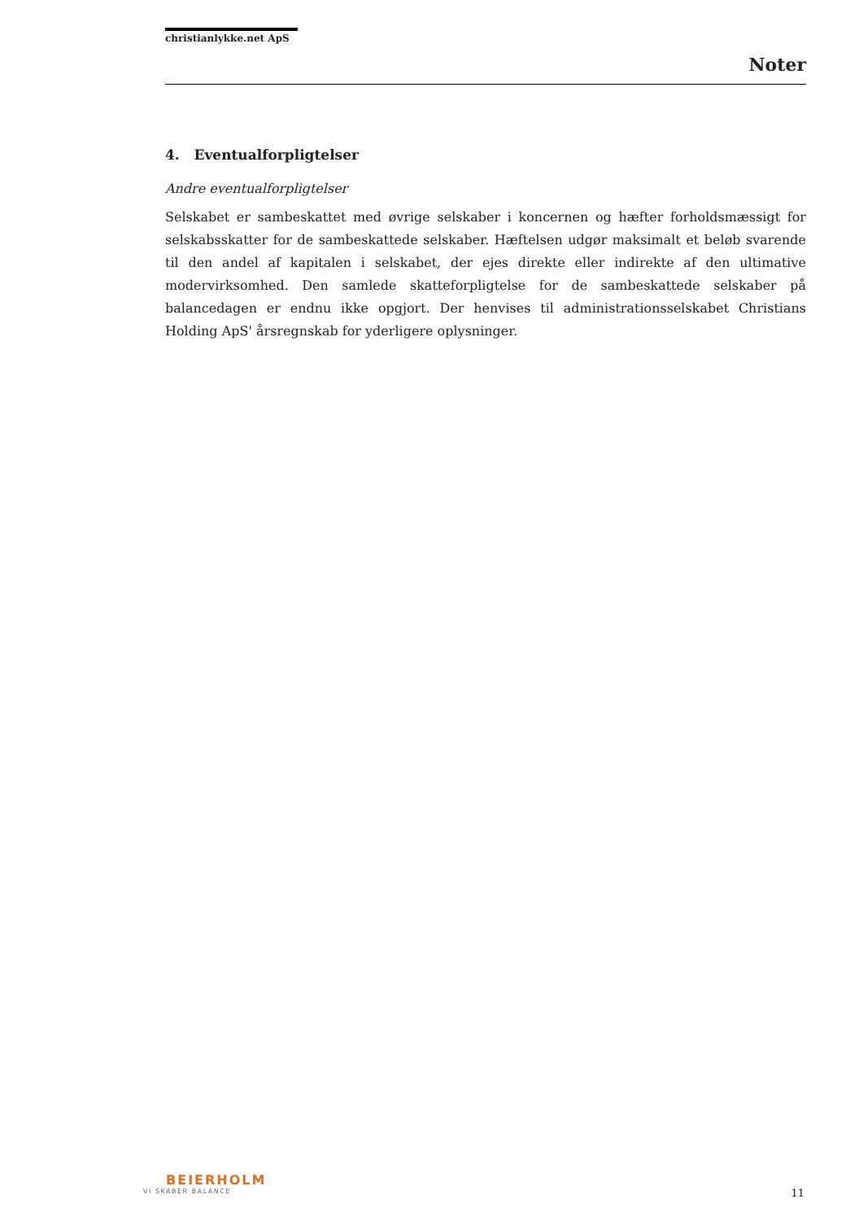christianlykke.net ApS
Noter
4. Eventualforpligtelser
Andre eventualforpligtelser
Selskabet er sambeskattet med øvrige selskaber i koncernen og hæfter forholdsmæssigt for selskabsskatter for de sambeskattede selskaber. Hæftelsen udgør maksimalt et beløb svarende til den andel af kapitalen i selskabet, der ejes direkte eller indirekte af den ultimative modervirksomhed. Den samlede skatteforpligtelse for de sambeskattede selskaber på balancedagen er endnu ikke opgjort. Der henvises til administrationsselskabet Christians Holding ApS' årsregnskab for yderligere oplysninger.
BEIERHOLM
VI SKABER BALANCE
11